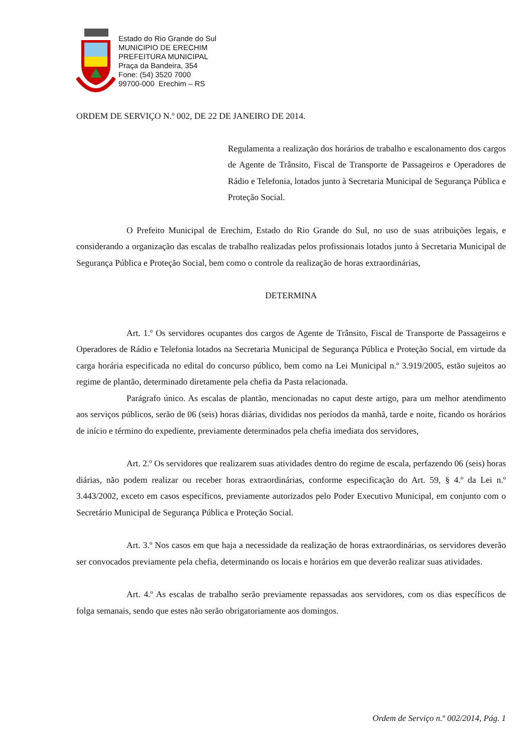Estado do Rio Grande do Sul
MUNICIPIO DE ERECHIM
PREFEITURA MUNICIPAL
Praça da Bandeira, 354
Fone: (54) 3520 7000
99700-000 Erechim – RS
ORDEM DE SERVIÇO N.º 002, DE 22 DE JANEIRO DE 2014.
Regulamenta a realização dos horários de trabalho e escalonamento dos cargos de Agente de Trânsito, Fiscal de Transporte de Passageiros e Operadores de Rádio e Telefonia, lotados junto à Secretaria Municipal de Segurança Pública e Proteção Social.
O Prefeito Municipal de Erechim, Estado do Rio Grande do Sul, no uso de suas atribuições legais, e considerando a organização das escalas de trabalho realizadas pelos profissionais lotados junto à Secretaria Municipal de Segurança Pública e Proteção Social, bem como o controle da realização de horas extraordinárias,
DETERMINA
Art. 1.º Os servidores ocupantes dos cargos de Agente de Trânsito, Fiscal de Transporte de Passageiros e Operadores de Rádio e Telefonia lotados na Secretaria Municipal de Segurança Pública e Proteção Social, em virtude da carga horária especificada no edital do concurso público, bem como na Lei Municipal n.º 3.919/2005, estão sujeitos ao regime de plantão, determinado diretamente pela chefia da Pasta relacionada.
Parágrafo único. As escalas de plantão, mencionadas no caput deste artigo, para um melhor atendimento aos serviços públicos, serão de 06 (seis) horas diárias, divididas nos períodos da manhã, tarde e noite, ficando os horários de início e término do expediente, previamente determinados pela chefia imediata dos servidores,
Art. 2.º Os servidores que realizarem suas atividades dentro do regime de escala, perfazendo 06 (seis) horas diárias, não podem realizar ou receber horas extraordinárias, conforme especificação do Art. 59, § 4.º da Lei n.º 3.443/2002, exceto em casos específicos, previamente autorizados pelo Poder Executivo Municipal, em conjunto com o Secretário Municipal de Segurança Pública e Proteção Social.
Art. 3.º Nos casos em que haja a necessidade da realização de horas extraordinárias, os servidores deverão ser convocados previamente pela chefia, determinando os locais e horários em que deverão realizar suas atividades.
Art. 4.º As escalas de trabalho serão previamente repassadas aos servidores, com os dias específicos de folga semanais, sendo que estes não serão obrigatoriamente aos domingos.
Ordem de Serviço n.º 002/2014, Pág. 1